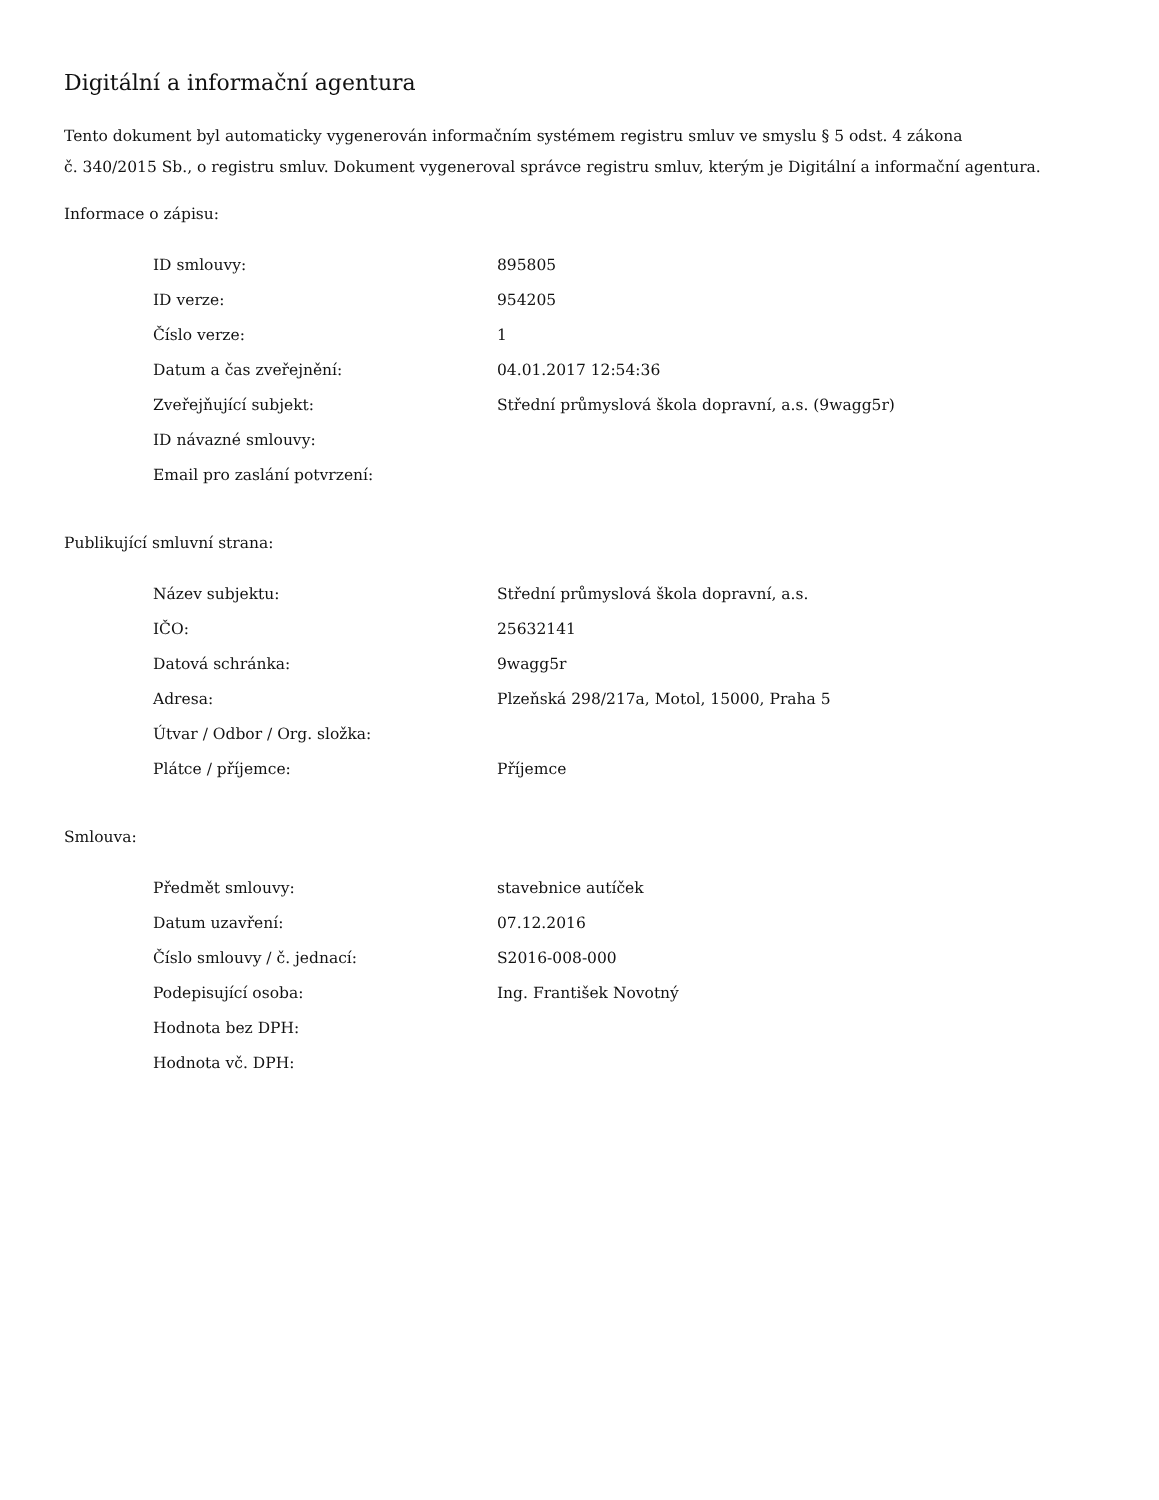Digitální a informační agentura
Tento dokument byl automaticky vygenerován informačním systémem registru smluv ve smyslu § 5 odst. 4 zákona
č. 340/2015 Sb., o registru smluv. Dokument vygeneroval správce registru smluv, kterým je Digitální a informační agentura.
Informace o zápisu:
| ID smlouvy: | 895805 |
| ID verze: | 954205 |
| Číslo verze: | 1 |
| Datum a čas zveřejnění: | 04.01.2017 12:54:36 |
| Zveřejňující subjekt: | Střední průmyslová škola dopravní, a.s. (9wagg5r) |
| ID návazné smlouvy: | |
| Email pro zaslání potvrzení: | |
Publikující smluvní strana:
| Název subjektu: | Střední průmyslová škola dopravní, a.s. |
| IČO: | 25632141 |
| Datová schránka: | 9wagg5r |
| Adresa: | Plzeňská 298/217a, Motol, 15000, Praha 5 |
| Útvar / Odbor / Org. složka: | |
| Plátce / příjemce: | Příjemce |
Smlouva:
| Předmět smlouvy: | stavebnice autíček |
| Datum uzavření: | 07.12.2016 |
| Číslo smlouvy / č. jednací: | S2016-008-000 |
| Podepisující osoba: | Ing. František Novotný |
| Hodnota bez DPH: | |
| Hodnota vč. DPH: | |